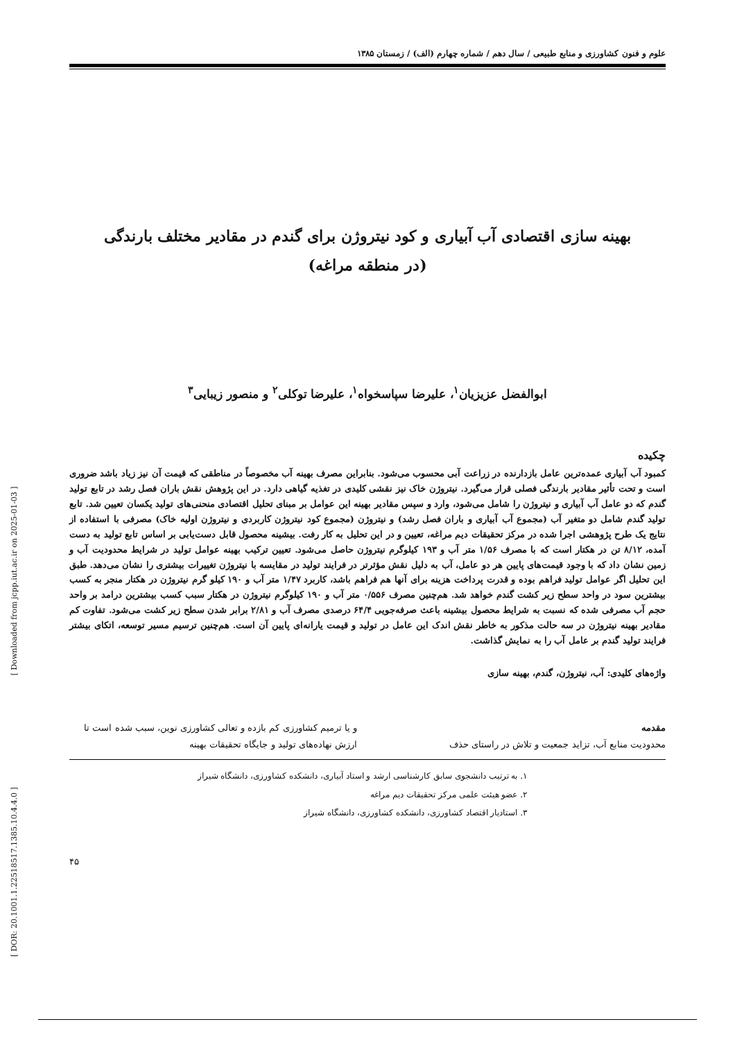[ DOR: 20.1001.1.22518517.1385.10.4.4.0 ] [ Downloaded from jcpp.iut.ac.ir on 2025-01-03 ]
علوم و فنون کشاورزی و منابع طبیعی / سال دهم / شماره چهارم (الف) / زمستان ۱۳۸۵
بهینه سازی اقتصادی آب آبیاری و کود نیتروژن برای گندم در مقادیر مختلف بارندگی
(در منطقه مراغه)
ابوالفضل عزیزیان<sup>۱</sup>، علیرضا سپاسخواه<sup>۱</sup>، علیرضا توکلی<sup>۲</sup> و منصور زیبایی<sup>۳</sup>
چکیده
کمبود آب آبیاری عمده‌ترین عامل بازدارنده در زراعت آبی محسوب می‌شود. بنابراین مصرف بهینه آب مخصوصاً در مناطقی که قیمت آن نیز زیاد باشد ضروری است و تحت تأثیر مقادیر بارندگی فصلی قرار می‌گیرد. نیتروژن خاک نیز نقشی کلیدی در تغذیه گیاهی دارد. در این پژوهش نقش باران فصل رشد در تابع تولید گندم که دو عامل آب آبیاری و نیتروژن را شامل می‌شود، وارد و سپس مقادیر بهینه این عوامل بر مبنای تحلیل اقتصادی منحنی‌های تولید یکسان تعیین شد. تابع تولید گندم شامل دو متغیر آب (مجموع آب آبیاری و باران فصل رشد) و نیتروژن (مجموع کود نیتروژن کاربردی و نیتروژن اولیه خاک) مصرفی با استفاده از نتایج یک طرح پژوهشی اجرا شده در مرکز تحقیقات دیم مراغه، تعیین و در این تحلیل به کار رفت. بیشینه محصول قابل دست‌یابی بر اساس تابع تولید به دست آمده، ۸/۱۲ تن در هکتار است که با مصرف ۱/۵۶ متر آب و ۱۹۳ کیلوگرم نیتروژن حاصل می‌شود. تعیین ترکیب بهینه عوامل تولید در شرایط محدودیت آب و زمین نشان داد که با وجود قیمت‌های پایین هر دو عامل، آب به دلیل نقش مؤثرتر در فرایند تولید در مقایسه با نیتروژن تغییرات بیشتری را نشان می‌دهد. طبق این تحلیل اگر عوامل تولید فراهم بوده و قدرت پرداخت هزینه برای آنها هم فراهم باشد، کاربرد ۱/۴۷ متر آب و ۱۹۰ کیلو گرم نیتروژن در هکتار منجر به کسب بیشترین سود در واحد سطح زیر کشت گندم خواهد شد. هم‌چنین مصرف ۰/۵۵۶ متر آب و ۱۹۰ کیلوگرم نیتروژن در هکتار سبب کسب بیشترین درامد بر واحد حجم آب مصرفی شده که نسبت به شرایط محصول بیشینه باعث صرفه‌جویی ۶۴/۴ درصدی مصرف آب و ۲/۸۱ برابر شدن سطح زیر کشت می‌شود. تفاوت کم مقادیر بهینه نیتروژن در سه حالت مذکور به خاطر نقش اندک این عامل در تولید و قیمت یارانه‌ای پایین آن است. هم‌چنین ترسیم مسیر توسعه، اتکای بیشتر فرایند تولید گندم بر عامل آب را به نمایش گذاشت.
واژه‌های کلیدی: آب، نیتروژن، گندم، بهینه سازی
مقدمه
محدودیت منابع آب، تزاید جمعیت و تلاش در راستای حذف
و یا ترمیم کشاورزی کم بازده و تعالی کشاورزی نوین، سبب شده است تا ارزش نهاده‌های تولید و جایگاه تحقیقات بهینه
۱. به ترتیب دانشجوی سابق کارشناسی ارشد و استاد آبیاری، دانشکده کشاورزی، دانشگاه شیراز
۲. عضو هیئت علمی مرکز تحقیقات دیم مراغه
۳. استادیار اقتصاد کشاورزی، دانشکده کشاورزی، دانشگاه شیراز
۴۵